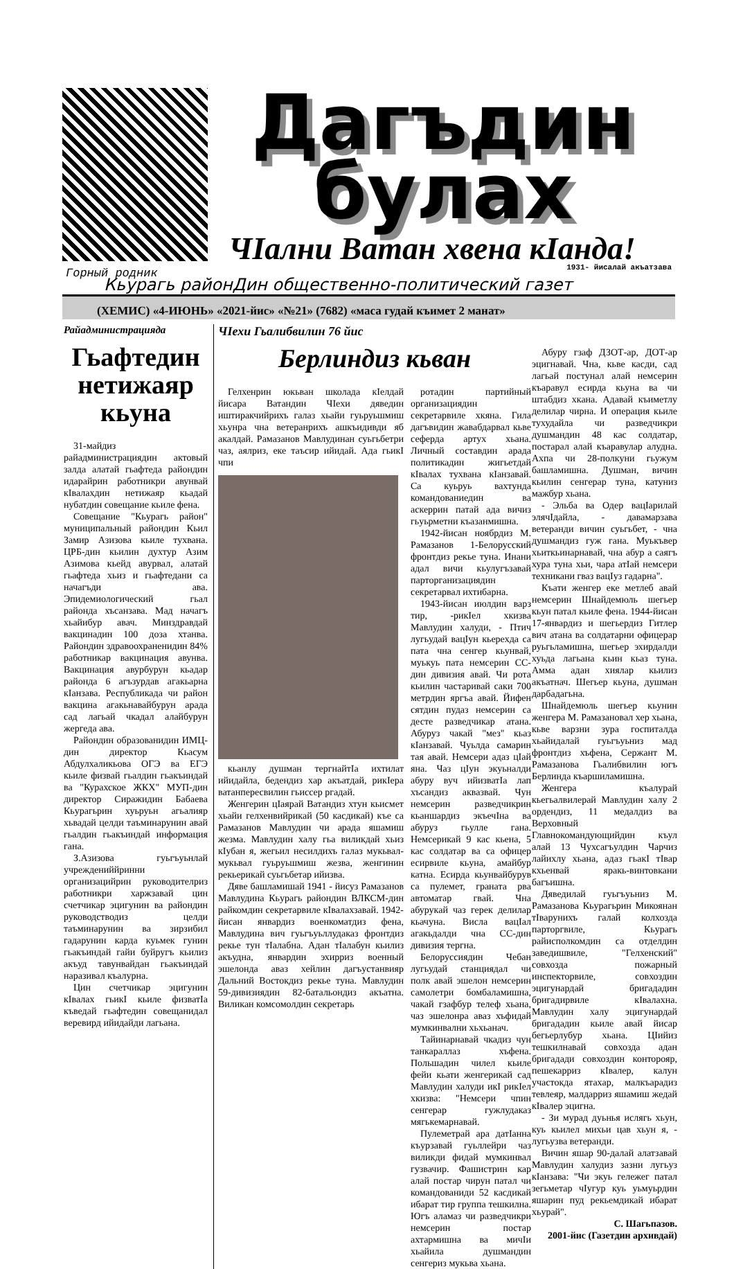Дагъдин булах
ЧIални Ватан хвена кIанда! 1931- йисалай акъатзава Горный родник
Кьурагь районДин общественно-политический газет
(ХЕМИС) «4-ИЮНЬ» «2021-йис» «№21» (7682) «маса гудай къимет 2 манат»
Райадминистрацияда
Гьафтедин нетижаяр кьуна
31-майдиз райадминистрациядин актовый залда алатай гьафтеда райондин идарайрин работникри авунвай кIвалахдин нетижаяр кьадай нубатдин совещание кьиле фена.
Совещание "Кьурагь район" муниципальный райондин Кьил Замир Азизова кьиле тухвана. ЦРБ-дин кьилин духтур Азим Азимова кьейд авурвал, алатай гьафтеда хьиз и гьафтедани са начагъди ава. Эпидемиологический гьал районда хъсанзава. Мад начагъ хьайибур авач. Минздравдай вакцинадин 100 доза хтанва. Райондин здравоохраненидин 84% работникар вакцинация авунва. Вакцинация авурбурун кьадар районда 6 агъзурдав агакьарна кIанзава. Республикада чи район вакцина агакьнавайбурун арада сад лагьай чкадал алайбурун жергеда ава.
Райондин образованидин ИМЦ-дин директор Кьасум Абдулхаликьова ОГЭ ва ЕГЭ кьиле физвай гьалдин гьакъиндай ва "Курахское ЖКХ" МУП-дин директор Сиражидин Бабаева Кьурагьрин хуьруьн агьалияр хьвадай целди таъминарунин авай гьалдин гьакъиндай информация гана.
З.Азизова гуьгъуьнлай учреждениййринни организацийрин руководителриз работникри харжзавай цин счетчикар эцигунин ва райондин руководстводиз целди таъминарунин ва зирзибил гадарунин карда куьмек гунин гьакъиндай гайи буйругъ кьилиз акъуд тавунвайдан гьакъиндай наразивал къалурна.
Цин счетчикар эцигунин кIвалах гьикI кьиле физватIа къведай гьафтедин совещанидал веревирд ийидайди лагьана.
ЧIехи Гьалибвилин 76 йис
Берлиндиз кьван
Гелхенрин юкьван школада кIелдай йисара Ватандин ЧIехи дяведин иштиракчийрихъ галаз хьайи гуьруьшмиш хьунра чна ветеранрихъ ашкъидивди яб акалдай. Рамазанов Мавлудинан суьгьбетри чаз, аялриз, еке таъсир ийидай. Ада гьикI чпи
кьанлу душман тергнайтIа ихтилат ийидайла, бедендиз хар акъатдай, рикIера ватанпересвилин гьиссер ргадай.
Женгерин цIаярай Ватандиз хтун кьисмет хьайи гелхенвийрикай (50 касдикай) къе са Рамазанов Мавлудин чи арада яшамиш жезма. Мавлудин халу гьа виликдай хьиз кIубан я, жегьил несилдихъ галаз мукьвал-мукьвал гуьруьшмиш жезва, женгинин рекьерикай суьгьбетар ийизва.
Дяве башламишай 1941 - йисуз Рамазанов Мавлудина Кьурагь райондин ВЛКСМ-дин райкомдин секретарвиле кIвалахзавай. 1942-йисан январдиз военкоматдиз фена, Мавлудина вич гуьгъуьллудаказ фронтдиз рекье тун тIалабна. Адан тIалабун кьилиз акъудна, январдин эхирриз военный эшелонда аваз хейлин дагъустанвияр Дальний Востокдиз рекье туна. Мавлудин 59-дивизиядин 82-батальондиз акъатна. Виликан комсомолдин секретарь
ротадин партийный организациядин секретарвиле хкяна. Гила дагъвидин жавабдарвал кьве сеферда артух хьана. Личный составдин арада политикадин жигьетдай кIвалах тухвана кIанзавай. Са куьруь вахтунда командованиедин ва аскеррин патай ада вичиз гьуьрметни къазанмишна.
1942-йисан ноябрдиз М. Рамазанов 1-Белорусский фронтдиз рекье туна. Инани адал вичи кьулугъзавай парторганизациядин секретарвал ихтибарна.
1943-йисан июлдин варз тир, -рикIел хкизва Мавлудин халуди, - Птич лугьудай вацIун кьерехда са пата чна сенгер кьунвай, муькуь пата немсерин СС-дин дивизия авай. Чи рота кьилин частаривай саки 700 метрдин яргъа авай. Йифен сятдин пудаз немсерин са десте разведчикар атана. Абуруз чакай "мез" кьаз кIанзавай. Чуьлда самарин тая авай. Немсери адаз цIай яна. Чаз цIун экуьналди абуру вуч ийизватIа лап хъсандиз аквазвай. Чун немсерин разведчикрин кьаншардиз экъечIна ва абуруз гьулле гана. Немсерикай 9 кас кьена, 5 кас солдатар ва са офицер есирвиле кьуна, амайбур катна. Есирда кьунвайбурув са пулемет, граната рва автоматар гвай. Чна абурукай чаз герек делилар кьачуна. Висла вацIал агакьдалди чна СС-дин дивизия тергна.
Белоруссиядин Чебан лугьудай станциядал чи полк авай эшелон немсерин самолетри бомбаламишна, чакай гзафбур телеф хьана, чаз эшелонра аваз хъфидай мумкинвални хьхьанач.
Тайинарнавай чкадиз чун танкараллаз хъфена. Польшадин чилел кьиле фейи кьати женгерикай сад Мавлудин халуди икI рикIел хкизва: "Немсери чпин сенгерар гужлудаказ мягькемарнавай.
Пулеметрай ара датIанна къурзавай гуьллейри чаз виликди фидай мумкинвал гузвачир. Фашистрин кар алай постар чирун патал чи командованиди 52 касдикай ибарат тир группа тешкилна. Югъ аламаз чи разведчикри немсерин постар ахтармишна ва мичIи хьайила душмандин сенгериз мукьва хьана.
Абуру гзаф ДЗОТ-ар, ДОТ-ар эцигнавай. Чна, кьве касди, сад лагьай постунал алай немсерин къаравул есирда кьуна ва чи штабдиз хкана. Адавай къиметлу делилар чирна. И операция кьиле тухудайла чи разведчикри душмандин 48 кас солдатар, постарал алай къаравулар алудна. Ахпа чи 28-полкуни гьужум башламишна. Душман, вичин кьилин сенгерар туна, катуниз мажбур хьана.
- Эльба ва Одер вацIарилай элячIдайла, - давамарзава ветеранди вичин суьгьбет, - чна душмандиз гуж гана. Муькъвер хьиткьинарнавай, чна абур а саягъ хура туна хьи, чара атIай немсери техникани гваз вацIуз гадарна".
Къати женгер еке метлеб авай немсерин Шнайдемюль шегьер кьун патал кьиле фена. 1944-йисан 17-январдиз и шегьердиз Гитлер вич атана ва солдатарни офицерар руьгьламишна, шегьер эхирдалди хуьда лагьана кьин кьаз туна. Амма адан хиялар кьилиз акъатнач. Шегьер кьуна, душман дарбадагьна.
Шнайдемюль шегьер кьунин женгера М. Рамазановал хер хьана, кьве варзни зура госпиталда хьайидалай гуьгъуьниз мад фронтдиз хъфена, Сержант М. Рамазанова Гьалибвилин югъ Берлинда къаршиламишна.
Женгера къалурай кьегьалвилерай Мавлудин халу 2 ордендиз, 11 медалдиз ва Верховный Главнокомандующийдин къул алай 13 Чухсагъулдин Чарчиз лайихлу хьана, адаз гьакI тIвар кхьенвай яракь-винтовкани багъишна.
Дяведилай гуьгъуьниз М. Рамазанова Кьурагьрин Микоянан тIварунихъ галай колхозда парторгвиле, Кьурагь райисполкомдин са отделдин заведишвиле, "Гелхенский" совхозда пожарный инспекторвиле, совхоздин эцигунардай бригададин бригадирвиле кIвалахна. Мавлудин халу эцигунардай бригададин кьиле авай йисар бегьерлубур хьана. ЦIийиз тешкилнавай совхозда адан бригадади совхоздин конторояр, пешекарриз кIвалер, калун участокда ятахар, малкъарадиз тевлеяр, малдарриз яшамиш жедай кIвалер эцигна.
- Зи мурад дуьнья ислягь хьун, куь кьилел михьи цав хьун я, - лугьузва ветеранди.
Вичин яшар 90-далай алатзавай Мавлудин халудиз зазни лугьуз кIанзава: "Чи экуь гележег патал зегьметар чIугур куь уьмуьрдин яшарин пуд рекьемдикай ибарат хьурай".
С. Шагьпазов.
2001-йис (Газетдин архивдай)